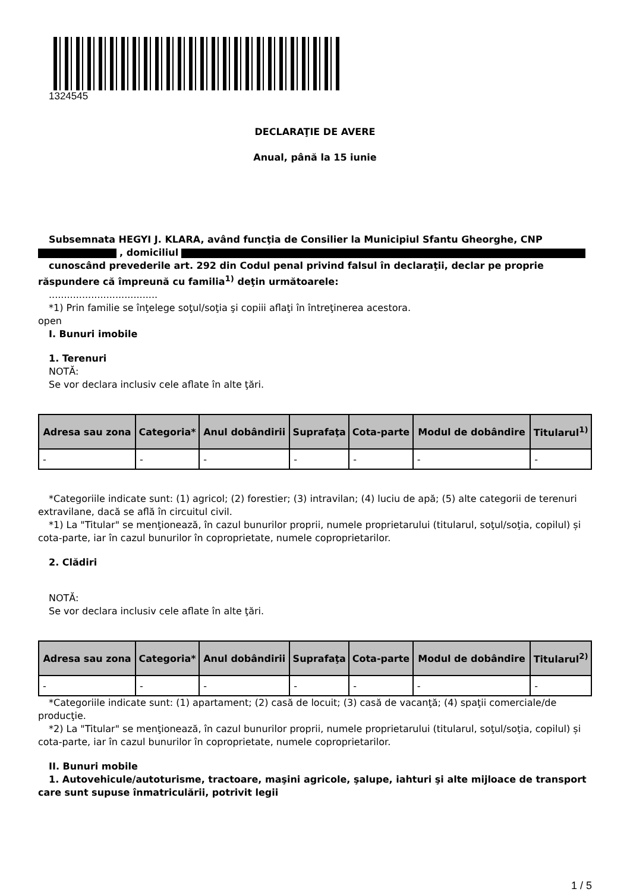1324545
DECLARAŢIE DE AVERE
Anual, până la 15 iunie
Subsemnata HEGYI J. KLARA, având funcţia de Consilier la Municipiul Sfantu Gheorghe, CNP
, domiciliul
cunoscând prevederile art. 292 din Codul penal privind falsul în declaraţii, declar pe proprie răspundere că împreună cu familia<sup>1)</sup> deţin următoarele:
....................................
*1) Prin familie se înţelege soţul/soţia şi copiii aflaţi în întreţinerea acestora.
open
I. Bunuri imobile
1. Terenuri
NOTĂ:
Se vor declara inclusiv cele aflate în alte ţări.
| Adresa sau zona | Categoria* | Anul dobândirii | Suprafaţa | Cota-parte | Modul de dobândire | Titularul<sup>1)</sup> |
| --- | --- | --- | --- | --- | --- | --- |
| - | - | - | - | - | - | - |
*Categoriile indicate sunt: (1) agricol; (2) forestier; (3) intravilan; (4) luciu de apă; (5) alte categorii de terenuri extravilane, dacă se află în circuitul civil.
*1) La "Titular" se menţionează, în cazul bunurilor proprii, numele proprietarului (titularul, soţul/soţia, copilul) și cota-parte, iar în cazul bunurilor în coproprietate, numele coproprietarilor.
2. Clădiri
NOTĂ:
Se vor declara inclusiv cele aflate în alte ţări.
| Adresa sau zona | Categoria* | Anul dobândirii | Suprafaţa | Cota-parte | Modul de dobândire | Titularul<sup>2)</sup> |
| --- | --- | --- | --- | --- | --- | --- |
| - | - | - | - | - | - | - |
*Categoriile indicate sunt: (1) apartament; (2) casă de locuit; (3) casă de vacanţă; (4) spaţii comerciale/de producţie.
*2) La "Titular" se menţionează, în cazul bunurilor proprii, numele proprietarului (titularul, soţul/soţia, copilul) și cota-parte, iar în cazul bunurilor în coproprietate, numele coproprietarilor.
II. Bunuri mobile
1. Autovehicule/autoturisme, tractoare, maşini agricole, şalupe, iahturi şi alte mijloace de transport care sunt supuse înmatriculării, potrivit legii
1 / 5